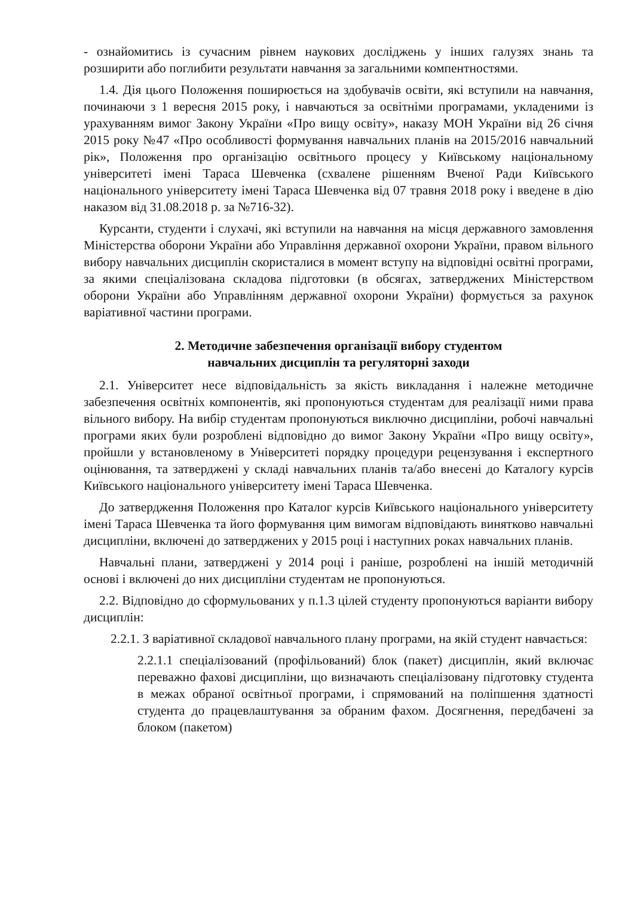- ознайомитись із сучасним рівнем наукових досліджень у інших галузях знань та розширити або поглибити результати навчання за загальними компентностями.
1.4. Дія цього Положення поширюється на здобувачів освіти, які вступили на навчання, починаючи з 1 вересня 2015 року, і навчаються за освітніми програмами, укладеними із урахуванням вимог Закону України «Про вищу освіту», наказу МОН України від 26 січня 2015 року №47 «Про особливості формування навчальних планів на 2015/2016 навчальний рік», Положення про організацію освітнього процесу у Київському національному університеті імені Тараса Шевченка (схвалене рішенням Вченої Ради Київського національного університету імені Тараса Шевченка від 07 травня 2018 року і введене в дію наказом від 31.08.2018 р. за №716-32).
Курсанти, студенти і слухачі, які вступили на навчання на місця державного замовлення Міністерства оборони України або Управління державної охорони України, правом вільного вибору навчальних дисциплін скористалися в момент вступу на відповідні освітні програми, за якими спеціалізована складова підготовки (в обсягах, затверджених Міністерством оборони України або Управлінням державної охорони України) формується за рахунок варіативної частини програми.
2. Методичне забезпечення організації вибору студентом
навчальних дисциплін та регуляторні заходи
2.1. Університет несе відповідальність за якість викладання і належне методичне забезпечення освітніх компонентів, які пропонуються студентам для реалізації ними права вільного вибору. На вибір студентам пропонуються виключно дисципліни, робочі навчальні програми яких були розроблені відповідно до вимог Закону України «Про вищу освіту», пройшли у встановленому в Університеті порядку процедури рецензування і експертного оцінювання, та затверджені у складі навчальних планів та/або внесені до Каталогу курсів Київського національного університету імені Тараса Шевченка.
До затвердження Положення про Каталог курсів Київського національного університету імені Тараса Шевченка та його формування цим вимогам відповідають винятково навчальні дисципліни, включені до затверджених у 2015 році і наступних роках навчальних планів.
Навчальні плани, затверджені у 2014 році і раніше, розроблені на іншій методичній основі і включені до них дисципліни студентам не пропонуються.
2.2. Відповідно до сформульованих у п.1.3 цілей студенту пропонуються варіанти вибору дисциплін:
2.2.1. З варіативної складової навчального плану програми, на якій студент навчається:
2.2.1.1 спеціалізований (профільований) блок (пакет) дисциплін, який включає переважно фахові дисципліни, що визначають спеціалізовану підготовку студента в межах обраної освітньої програми, і спрямований на поліпшення здатності студента до працевлаштування за обраним фахом. Досягнення, передбачені за блоком (пакетом)